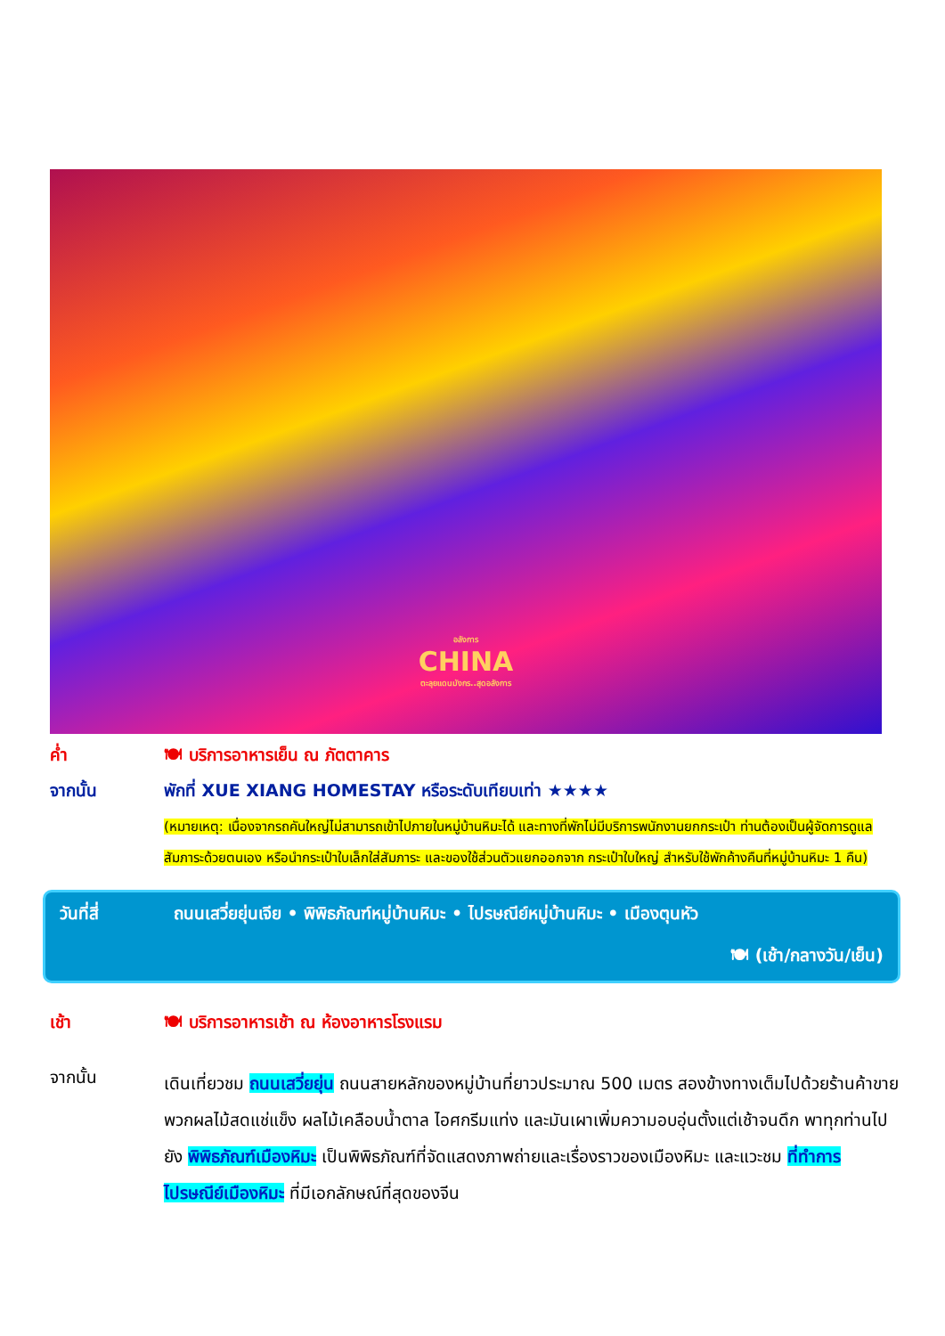อลังการ
CHINA
ตะลุยแดนมังกร..สุดอลังการ
ค่ำ 🍽 บริการอาหารเย็น ณ ภัตตาคาร
จากนั้น พักที่ XUE XIANG HOMESTAY หรือระดับเทียบเท่า ★★★★
(หมายเหตุ: เนื่องจากรถคันใหญ่ไม่สามารถเข้าไปภายในหมู่บ้านหิมะได้ และทางที่พักไม่มีบริการพนักงานยกกระเป๋า ท่านต้องเป็นผู้จัดการดูแลสัมภาระด้วยตนเอง หรือนำกระเป๋าใบเล็กใส่สัมภาระ และของใช้ส่วนตัวแยกออกจาก กระเป๋าใบใหญ่ สำหรับใช้พักค้างคืนที่หมู่บ้านหิมะ 1 คืน)
วันที่สี่ ถนนเสวี่ยยุ่นเจีย • พิพิธภัณฑ์หมู่บ้านหิมะ • ไปรษณีย์หมู่บ้านหิมะ • เมืองตุนหัว
🍽 (เช้า/กลางวัน/เย็น)
เช้า 🍽 บริการอาหารเช้า ณ ห้องอาหารโรงแรม
จากนั้น
เดินเที่ยวชม ถนนเสวี่ยยุ่น ถนนสายหลักของหมู่บ้านที่ยาวประมาณ 500 เมตร สองข้างทางเต็มไปด้วยร้านค้าขายพวกผลไม้สดแช่แข็ง ผลไม้เคลือบน้ำตาล ไอศกรีมแท่ง และมันเผาเพิ่มความอบอุ่นตั้งแต่เช้าจนดึก พาทุกท่านไปยัง พิพิธภัณฑ์เมืองหิมะ เป็นพิพิธภัณฑ์ที่จัดแสดงภาพถ่ายและเรื่องราวของเมืองหิมะ และแวะชม ที่ทำการไปรษณีย์เมืองหิมะ ที่มีเอกลักษณ์ที่สุดของจีน